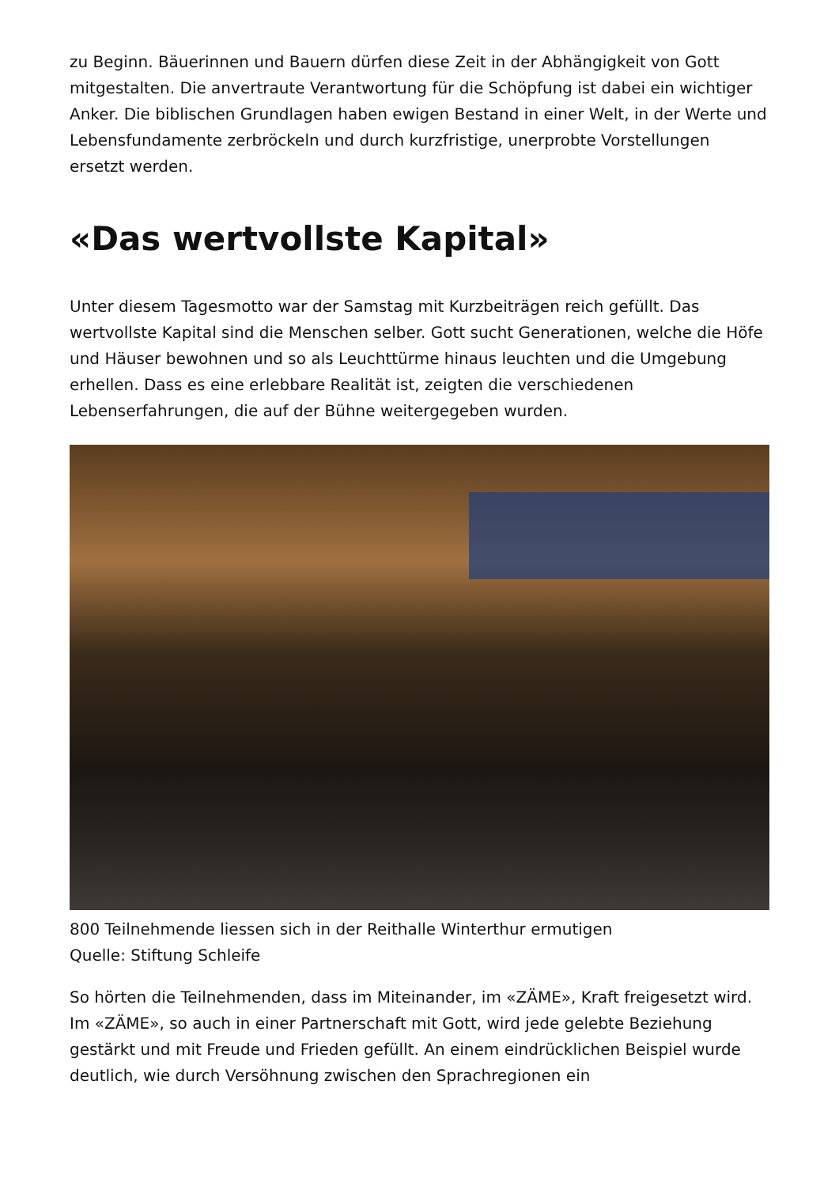zu Beginn. Bäuerinnen und Bauern dürfen diese Zeit in der Abhängigkeit von Gott mitgestalten. Die anvertraute Verantwortung für die Schöpfung ist dabei ein wichtiger Anker. Die biblischen Grundlagen haben ewigen Bestand in einer Welt, in der Werte und Lebensfundamente zerbröckeln und durch kurzfristige, unerprobte Vorstellungen ersetzt werden.
«Das wertvollste Kapital»
Unter diesem Tagesmotto war der Samstag mit Kurzbeiträgen reich gefüllt. Das wertvollste Kapital sind die Menschen selber. Gott sucht Generationen, welche die Höfe und Häuser bewohnen und so als Leuchttürme hinaus leuchten und die Umgebung erhellen. Dass es eine erlebbare Realität ist, zeigten die verschiedenen Lebenserfahrungen, die auf der Bühne weitergegeben wurden.
800 Teilnehmende liessen sich in der Reithalle Winterthur ermutigen
Quelle: Stiftung Schleife
So hörten die Teilnehmenden, dass im Miteinander, im «ZÄME», Kraft freigesetzt wird. Im «ZÄME», so auch in einer Partnerschaft mit Gott, wird jede gelebte Beziehung gestärkt und mit Freude und Frieden gefüllt. An einem eindrücklichen Beispiel wurde deutlich, wie durch Versöhnung zwischen den Sprachregionen ein